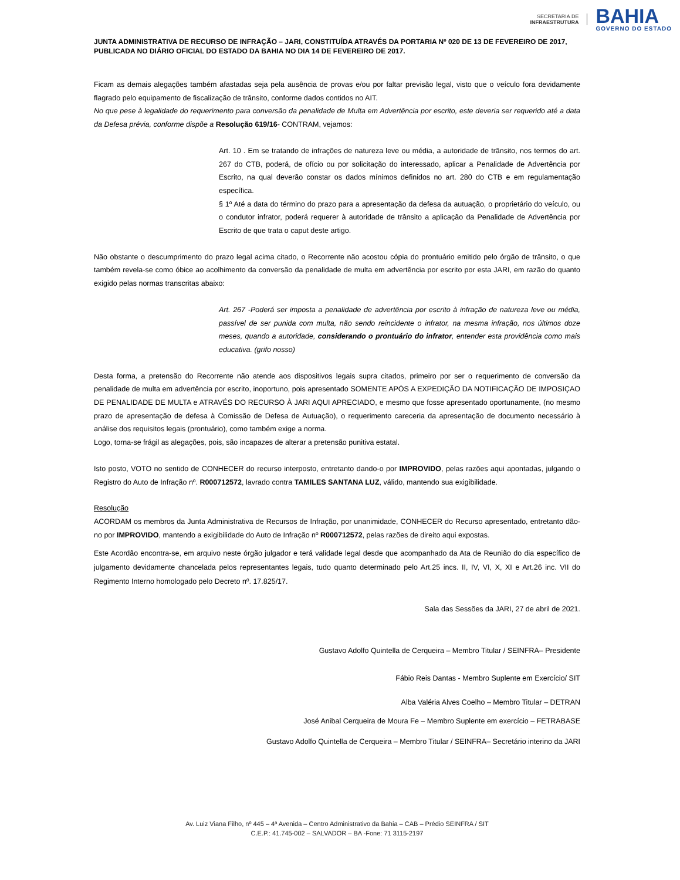SECRETARIA DE
INFRAESTRUTURA
BAHIA
GOVERNO DO ESTADO
JUNTA ADMINISTRATIVA DE RECURSO DE INFRAÇÃO – JARI, CONSTITUÍDA ATRAVÉS DA PORTARIA Nº 020 DE 13 DE FEVEREIRO DE 2017, PUBLICADA NO DIÁRIO OFICIAL DO ESTADO DA BAHIA NO DIA 14 DE FEVEREIRO DE 2017.
Ficam as demais alegações também afastadas seja pela ausência de provas e/ou por faltar previsão legal, visto que o veículo fora devidamente flagrado pelo equipamento de fiscalização de trânsito, conforme dados contidos no AIT.
No que pese à legalidade do requerimento para conversão da penalidade de Multa em Advertência por escrito, este deveria ser requerido até a data da Defesa prévia, conforme dispõe a Resolução 619/16- CONTRAM, vejamos:
Art. 10 . Em se tratando de infrações de natureza leve ou média, a autoridade de trânsito, nos termos do art. 267 do CTB, poderá, de ofício ou por solicitação do interessado, aplicar a Penalidade de Advertência por Escrito, na qual deverão constar os dados mínimos definidos no art. 280 do CTB e em regulamentação específica.
§ 1º Até a data do término do prazo para a apresentação da defesa da autuação, o proprietário do veículo, ou o condutor infrator, poderá requerer à autoridade de trânsito a aplicação da Penalidade de Advertência por Escrito de que trata o caput deste artigo.
Não obstante o descumprimento do prazo legal acima citado, o Recorrente não acostou cópia do prontuário emitido pelo órgão de trânsito, o que também revela-se como óbice ao acolhimento da conversão da penalidade de multa em advertência por escrito por esta JARI, em razão do quanto exigido pelas normas transcritas abaixo:
Art. 267 -Poderá ser imposta a penalidade de advertência por escrito à infração de natureza leve ou média, passível de ser punida com multa, não sendo reincidente o infrator, na mesma infração, nos últimos doze meses, quando a autoridade, considerando o prontuário do infrator, entender esta providência como mais educativa. (grifo nosso)
Desta forma, a pretensão do Recorrente não atende aos dispositivos legais supra citados, primeiro por ser o requerimento de conversão da penalidade de multa em advertência por escrito, inoportuno, pois apresentado SOMENTE APÓS A EXPEDIÇÃO DA NOTIFICAÇÃO DE IMPOSIÇAO DE PENALIDADE DE MULTA e ATRAVÉS DO RECURSO À JARI AQUI APRECIADO, e mesmo que fosse apresentado oportunamente, (no mesmo prazo de apresentação de defesa à Comissão de Defesa de Autuação), o requerimento careceria da apresentação de documento necessário à análise dos requisitos legais (prontuário), como também exige a norma.
Logo, torna-se frágil as alegações, pois, são incapazes de alterar a pretensão punitiva estatal.
Isto posto, VOTO no sentido de CONHECER do recurso interposto, entretanto dando-o por IMPROVIDO, pelas razões aqui apontadas, julgando o Registro do Auto de Infração nº. R000712572, lavrado contra TAMILES SANTANA LUZ, válido, mantendo sua exigibilidade.
Resolução
ACORDAM os membros da Junta Administrativa de Recursos de Infração, por unanimidade, CONHECER do Recurso apresentado, entretanto dão-no por IMPROVIDO, mantendo a exigibilidade do Auto de Infração nº R000712572, pelas razões de direito aqui expostas.
Este Acordão encontra-se, em arquivo neste órgão julgador e terá validade legal desde que acompanhado da Ata de Reunião do dia específico de julgamento devidamente chancelada pelos representantes legais, tudo quanto determinado pelo Art.25 incs. II, IV, VI, X, XI e Art.26 inc. VII do Regimento Interno homologado pelo Decreto nº. 17.825/17.
Sala das Sessões da JARI, 27 de abril de 2021.
Gustavo Adolfo Quintella de Cerqueira – Membro Titular / SEINFRA– Presidente
Fábio Reis Dantas - Membro Suplente em Exercício/ SIT
Alba Valéria Alves Coelho – Membro Titular – DETRAN
José Anibal Cerqueira de Moura Fe – Membro Suplente em exercício – FETRABASE
Gustavo Adolfo Quintella de Cerqueira – Membro Titular / SEINFRA– Secretário interino da JARI
Av. Luiz Viana Filho, nº 445 – 4ª Avenida – Centro Administrativo da Bahia – CAB – Prédio SEINFRA / SIT
C.E.P.: 41.745-002 – SALVADOR – BA -Fone: 71 3115-2197